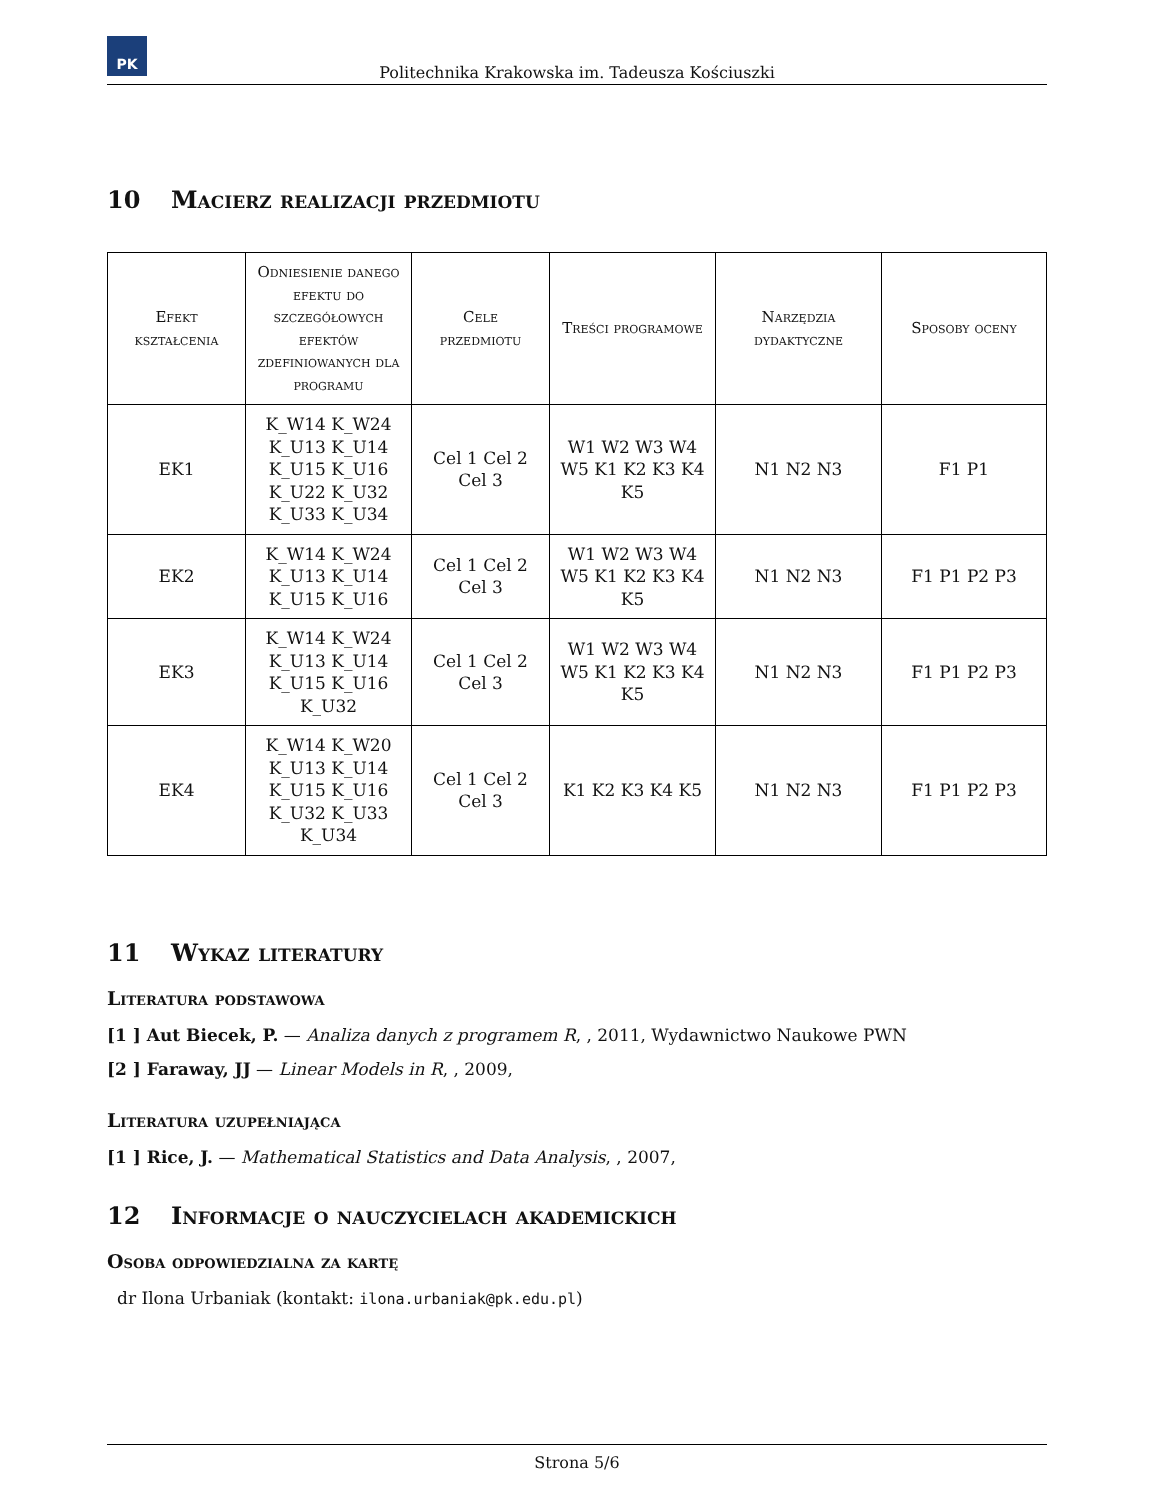PK
Politechnika Krakowska im. Tadeusza Kościuszki
10 Macierz realizacji przedmiotu
| Efekt kształcenia | Odniesienie danego efektu do szczegółowych efektów zdefiniowanych dla programu | Cele przedmiotu | Treści programowe | Narzędzia dydaktyczne | Sposoby oceny |
| --- | --- | --- | --- | --- | --- |
| EK1 | K_W14 K_W24 K_U13 K_U14 K_U15 K_U16 K_U22 K_U32 K_U33 K_U34 | Cel 1 Cel 2 Cel 3 | W1 W2 W3 W4 W5 K1 K2 K3 K4 K5 | N1 N2 N3 | F1 P1 |
| EK2 | K_W14 K_W24 K_U13 K_U14 K_U15 K_U16 | Cel 1 Cel 2 Cel 3 | W1 W2 W3 W4 W5 K1 K2 K3 K4 K5 | N1 N2 N3 | F1 P1 P2 P3 |
| EK3 | K_W14 K_W24 K_U13 K_U14 K_U15 K_U16 K_U32 | Cel 1 Cel 2 Cel 3 | W1 W2 W3 W4 W5 K1 K2 K3 K4 K5 | N1 N2 N3 | F1 P1 P2 P3 |
| EK4 | K_W14 K_W20 K_U13 K_U14 K_U15 K_U16 K_U32 K_U33 K_U34 | Cel 1 Cel 2 Cel 3 | K1 K2 K3 K4 K5 | N1 N2 N3 | F1 P1 P2 P3 |
11 Wykaz literatury
Literatura podstawowa
[1 ] Aut Biecek, P. — Analiza danych z programem R, , 2011, Wydawnictwo Naukowe PWN
[2 ] Faraway, JJ — Linear Models in R, , 2009,
Literatura uzupełniająca
[1 ] Rice, J. — Mathematical Statistics and Data Analysis, , 2007,
12 Informacje o nauczycielach akademickich
Osoba odpowiedzialna za kartę
dr Ilona Urbaniak (kontakt: ilona.urbaniak@pk.edu.pl)
Strona 5/6